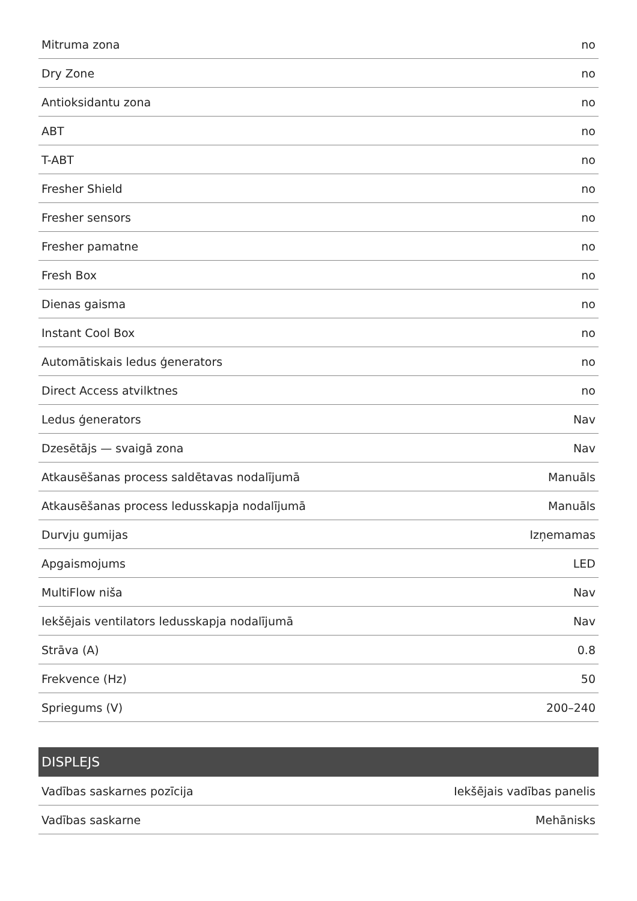| Mitruma zona | no |
| Dry Zone | no |
| Antioksidantu zona | no |
| ABT | no |
| T-ABT | no |
| Fresher Shield | no |
| Fresher sensors | no |
| Fresher pamatne | no |
| Fresh Box | no |
| Dienas gaisma | no |
| Instant Cool Box | no |
| Automātiskais ledus ģenerators | no |
| Direct Access atvilktnes | no |
| Ledus ģenerators | Nav |
| Dzesētājs — svaigā zona | Nav |
| Atkausēšanas process saldētavas nodalījumā | Manuāls |
| Atkausēšanas process ledusskapja nodalījumā | Manuāls |
| Durvju gumijas | Izņemamas |
| Apgaismojums | LED |
| MultiFlow niša | Nav |
| Iekšējais ventilators ledusskapja nodalījumā | Nav |
| Strāva (A) | 0.8 |
| Frekvence (Hz) | 50 |
| Spriegums (V) | 200–240 |
DISPLEJS
| Vadības saskarnes pozīcija | Iekšējais vadības panelis |
| Vadības saskarne | Mehānisks |